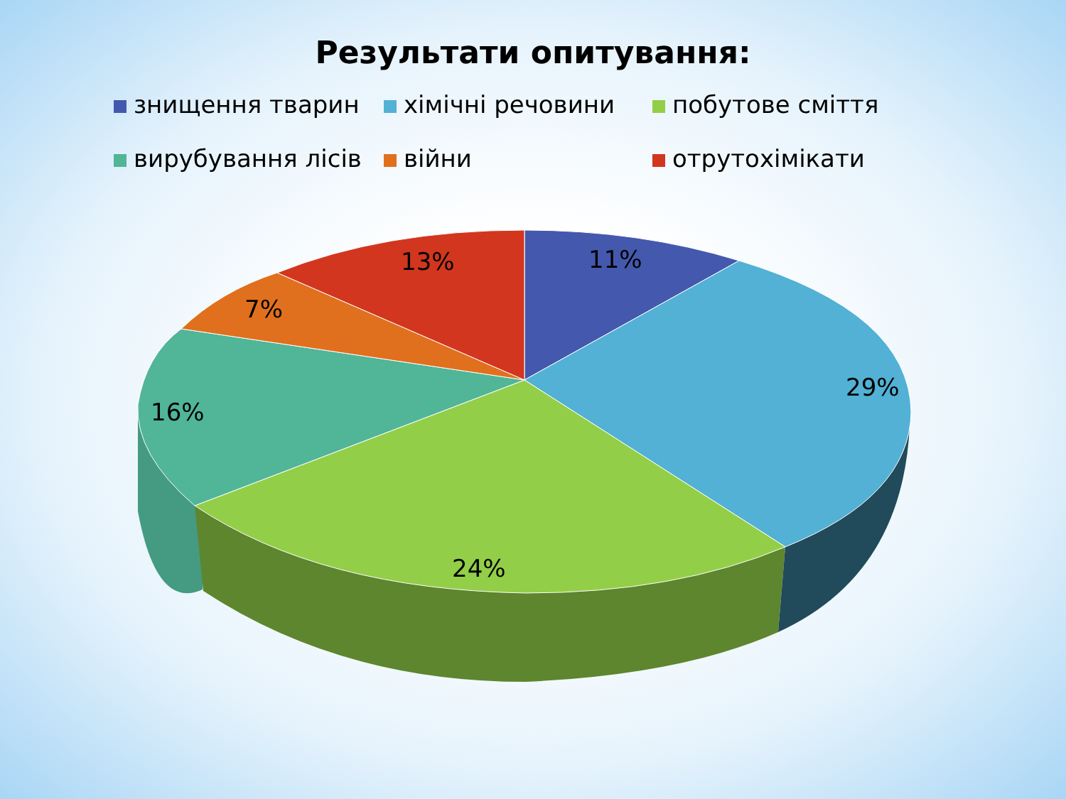Результати опитування:
знищення тварин
хімічні речовини
побутове сміття
вирубування лісів
війни
отрутохімікати
11%
29%
24%
16%
7%
13%